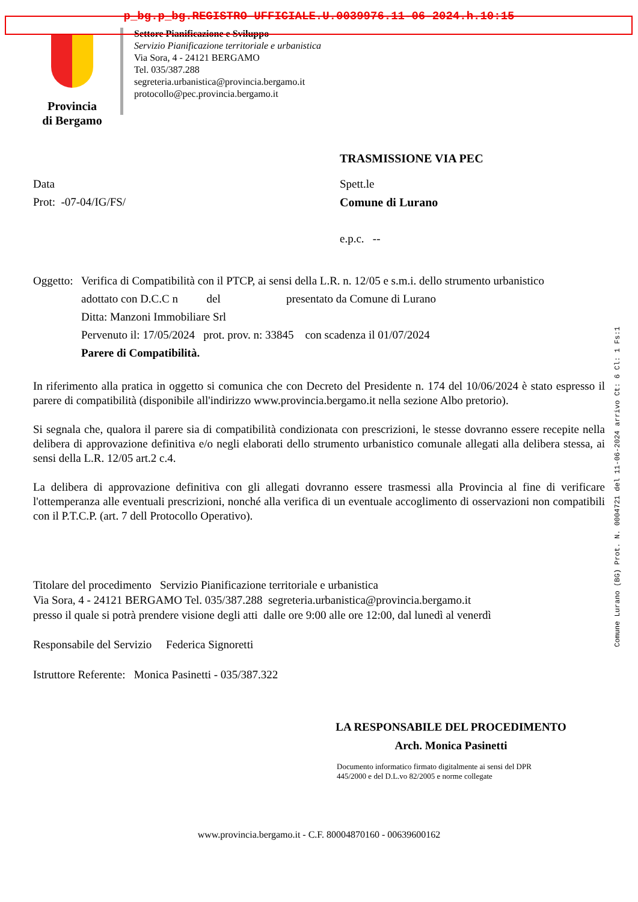p_bg.p_bg.REGISTRO UFFICIALE.U.0039976.11-06-2024.h.10:15
Comune Lurano (BG) Prot. N. 0004721 del 11-06-2024 arrivo Ct: 6 Cl: 1 Fs:1
Provincia
di Bergamo
Settore Pianificazione e Sviluppo
Servizio Pianificazione territoriale e urbanistica
Via Sora, 4 - 24121 BERGAMO
Tel. 035/387.288
segreteria.urbanistica@provincia.bergamo.it
protocollo@pec.provincia.bergamo.it
TRASMISSIONE VIA PEC
Data
Prot: -07-04/IG/FS/
Spett.le
Comune di Lurano
e.p.c. --
Oggetto:
Verifica di Compatibilità con il PTCP, ai sensi della L.R. n. 12/05 e s.m.i. dello strumento urbanistico
adottato con D.C.C n del presentato da Comune di Lurano
Ditta: Manzoni Immobiliare Srl
Pervenuto il: 17/05/2024 prot. prov. n: 33845 con scadenza il 01/07/2024
Parere di Compatibilità.
In riferimento alla pratica in oggetto si comunica che con Decreto del Presidente n. 174 del 10/06/2024 è stato espresso il parere di compatibilità (disponibile all'indirizzo www.provincia.bergamo.it nella sezione Albo pretorio).
Si segnala che, qualora il parere sia di compatibilità condizionata con prescrizioni, le stesse dovranno essere recepite nella delibera di approvazione definitiva e/o negli elaborati dello strumento urbanistico comunale allegati alla delibera stessa, ai sensi della L.R. 12/05 art.2 c.4.
La delibera di approvazione definitiva con gli allegati dovranno essere trasmessi alla Provincia al fine di verificare l'ottemperanza alle eventuali prescrizioni, nonché alla verifica di un eventuale accoglimento di osservazioni non compatibili con il P.T.C.P. (art. 7 dell Protocollo Operativo).
Titolare del procedimento Servizio Pianificazione territoriale e urbanistica
Via Sora, 4 - 24121 BERGAMO Tel. 035/387.288 segreteria.urbanistica@provincia.bergamo.it
presso il quale si potrà prendere visione degli atti dalle ore 9:00 alle ore 12:00, dal lunedì al venerdì
Responsabile del Servizio Federica Signoretti
Istruttore Referente: Monica Pasinetti - 035/387.322
LA RESPONSABILE DEL PROCEDIMENTO
Arch. Monica Pasinetti
Documento informatico firmato digitalmente ai sensi del DPR
445/2000 e del D.L.vo 82/2005 e norme collegate
www.provincia.bergamo.it - C.F. 80004870160 - 00639600162